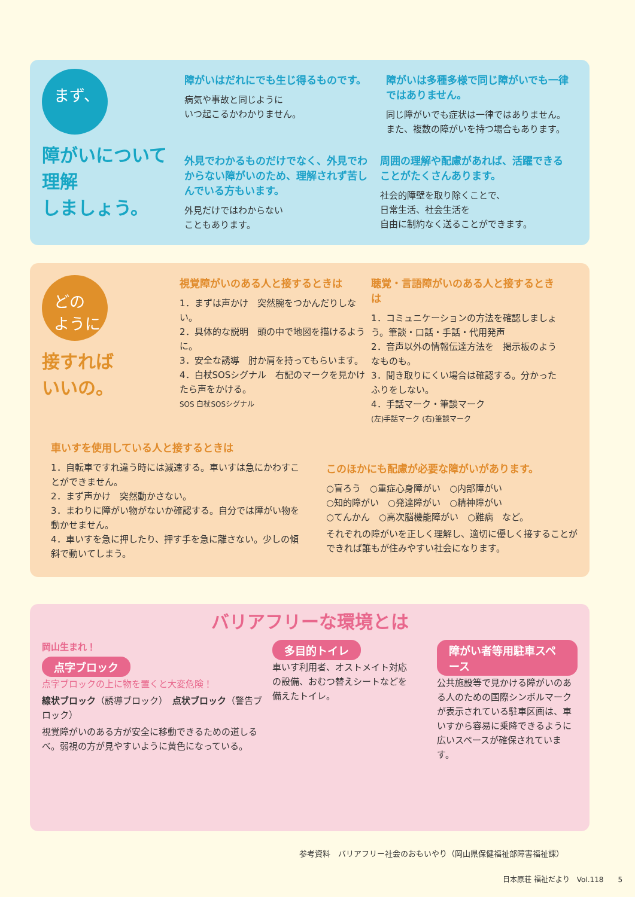まず、
障がいについて
理解
しましょう。
障がいはだれにでも生じ得るものです。
病気や事故と同じように
いつ起こるかわかりません。
障がいは多種多様で同じ障がいでも一律ではありません。
同じ障がいでも症状は一律ではありません。
また、複数の障がいを持つ場合もあります。
外見でわかるものだけでなく、外見でわからない障がいのため、理解されず苦しんでいる方もいます。
外見だけではわからない
こともあります。
周囲の理解や配慮があれば、活躍できることがたくさんあります。
社会的障壁を取り除くことで、
日常生活、社会生活を
自由に制約なく送ることができます。
どの
ように
接すれば
いいの。
視覚障がいのある人と接するときは
1．まずは声かけ　突然腕をつかんだりしない。
2．具体的な説明　頭の中で地図を描けるように。
3．安全な誘導　肘か肩を持ってもらいます。
4．白杖SOSシグナル　右記のマークを見かけたら声をかける。
SOS 白杖SOSシグナル
聴覚・言語障がいのある人と接するときは
1．コミュニケーションの方法を確認しましょう。筆談・口話・手話・代用発声
2．音声以外の情報伝達方法を　掲示板のようなものも。
3．聞き取りにくい場合は確認する。分かったふりをしない。
4．手話マーク・筆談マーク
(左)手話マーク (右)筆談マーク
車いすを使用している人と接するときは
1．自転車ですれ違う時には減速する。車いすは急にかわすことができません。
2．まず声かけ　突然動かさない。
3．まわりに障がい物がないか確認する。自分では障がい物を動かせません。
4．車いすを急に押したり、押す手を急に離さない。少しの傾斜で動いてしまう。
このほかにも配慮が必要な障がいがあります。
○盲ろう　○重症心身障がい　○内部障がい
○知的障がい　○発達障がい　○精神障がい
○てんかん　○高次脳機能障がい　○難病　など。
それぞれの障がいを正しく理解し、適切に優しく接することができれば誰もが住みやすい社会になります。
バリアフリーな環境とは
岡山生まれ！
点字ブロック
点字ブロックの上に物を置くと大変危険！
線状ブロック（誘導ブロック）　点状ブロック（警告ブロック）
視覚障がいのある方が安全に移動できるための道しるべ。弱視の方が見やすいように黄色になっている。
多目的トイレ
車いす利用者、オストメイト対応の設備、おむつ替えシートなどを備えたトイレ。
障がい者等用駐車スペース
公共施設等で見かける障がいのある人のための国際シンボルマークが表示されている駐車区画は、車いすから容易に乗降できるように広いスペースが確保されています。
参考資料　バリアフリー社会のおもいやり（岡山県保健福祉部障害福祉課）
日本原荘 福祉だより　Vol.118　　5